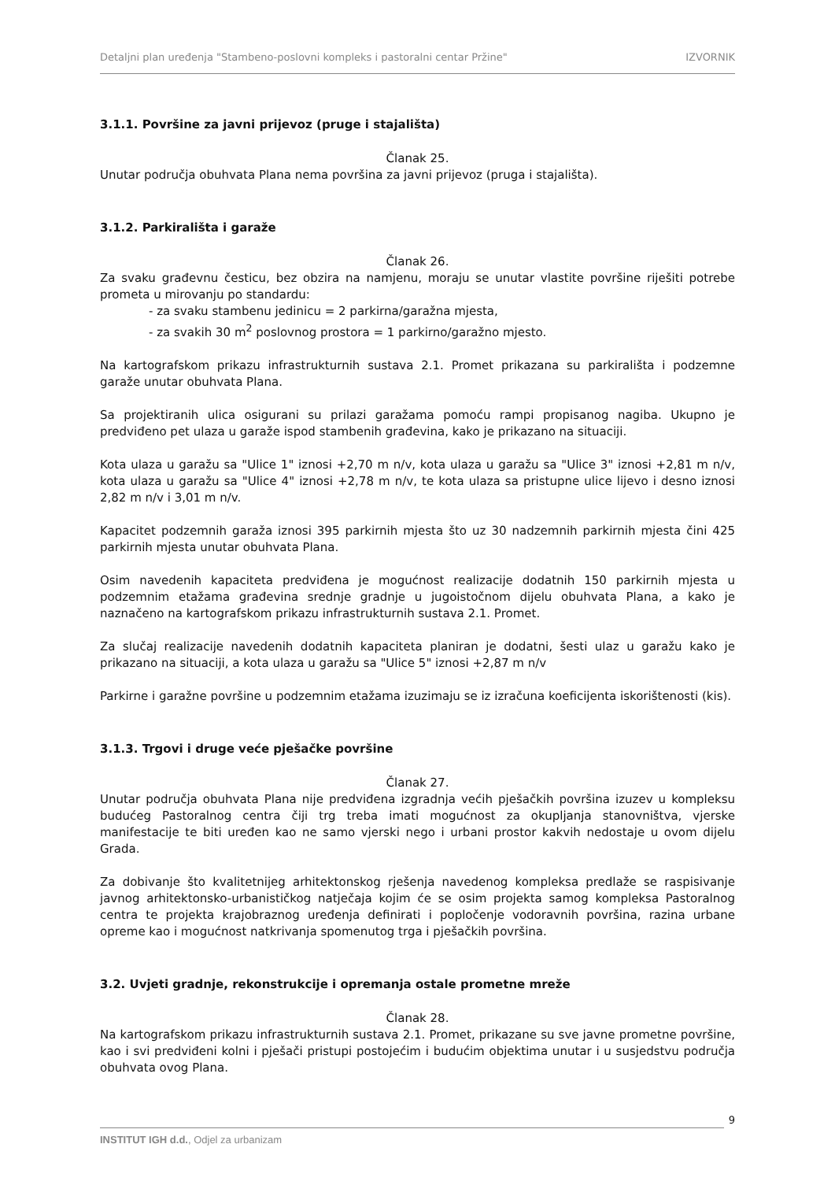Detaljni plan uređenja "Stambeno-poslovni kompleks i pastoralni centar Pržine" IZVORNIK
3.1.1. Površine za javni prijevoz (pruge i stajališta)
Članak 25.
Unutar područja obuhvata Plana nema površina za javni prijevoz (pruga i stajališta).
3.1.2. Parkirališta i garaže
Članak 26.
Za svaku građevnu česticu, bez obzira na namjenu, moraju se unutar vlastite površine riješiti potrebe prometa u mirovanju po standardu:
- za svaku stambenu jedinicu = 2 parkirna/garažna mjesta,
- za svakih 30 m<sup>2</sup> poslovnog prostora = 1 parkirno/garažno mjesto.
Na kartografskom prikazu infrastrukturnih sustava 2.1. Promet prikazana su parkirališta i podzemne garaže unutar obuhvata Plana.
Sa projektiranih ulica osigurani su prilazi garažama pomoću rampi propisanog nagiba. Ukupno je predviđeno pet ulaza u garaže ispod stambenih građevina, kako je prikazano na situaciji.
Kota ulaza u garažu sa "Ulice 1" iznosi +2,70 m n/v, kota ulaza u garažu sa "Ulice 3" iznosi +2,81 m n/v, kota ulaza u garažu sa "Ulice 4" iznosi +2,78 m n/v, te kota ulaza sa pristupne ulice lijevo i desno iznosi 2,82 m n/v i 3,01 m n/v.
Kapacitet podzemnih garaža iznosi 395 parkirnih mjesta što uz 30 nadzemnih parkirnih mjesta čini 425 parkirnih mjesta unutar obuhvata Plana.
Osim navedenih kapaciteta predviđena je mogućnost realizacije dodatnih 150 parkirnih mjesta u podzemnim etažama građevina srednje gradnje u jugoistočnom dijelu obuhvata Plana, a kako je naznačeno na kartografskom prikazu infrastrukturnih sustava 2.1. Promet.
Za slučaj realizacije navedenih dodatnih kapaciteta planiran je dodatni, šesti ulaz u garažu kako je prikazano na situaciji, a kota ulaza u garažu sa "Ulice 5" iznosi +2,87 m n/v
Parkirne i garažne površine u podzemnim etažama izuzimaju se iz izračuna koeficijenta iskorištenosti (kis).
3.1.3. Trgovi i druge veće pješačke površine
Članak 27.
Unutar područja obuhvata Plana nije predviđena izgradnja većih pješačkih površina izuzev u kompleksu budućeg Pastoralnog centra čiji trg treba imati mogućnost za okupljanja stanovništva, vjerske manifestacije te biti uređen kao ne samo vjerski nego i urbani prostor kakvih nedostaje u ovom dijelu Grada.
Za dobivanje što kvalitetnijeg arhitektonskog rješenja navedenog kompleksa predlaže se raspisivanje javnog arhitektonsko-urbanističkog natječaja kojim će se osim projekta samog kompleksa Pastoralnog centra te projekta krajobraznog uređenja definirati i popločenje vodoravnih površina, razina urbane opreme kao i mogućnost natkrivanja spomenutog trga i pješačkih površina.
3.2. Uvjeti gradnje, rekonstrukcije i opremanja ostale prometne mreže
Članak 28.
Na kartografskom prikazu infrastrukturnih sustava 2.1. Promet, prikazane su sve javne prometne površine, kao i svi predviđeni kolni i pješači pristupi postojećim i budućim objektima unutar i u susjedstvu područja obuhvata ovog Plana.
9
INSTITUT IGH d.d., Odjel za urbanizam